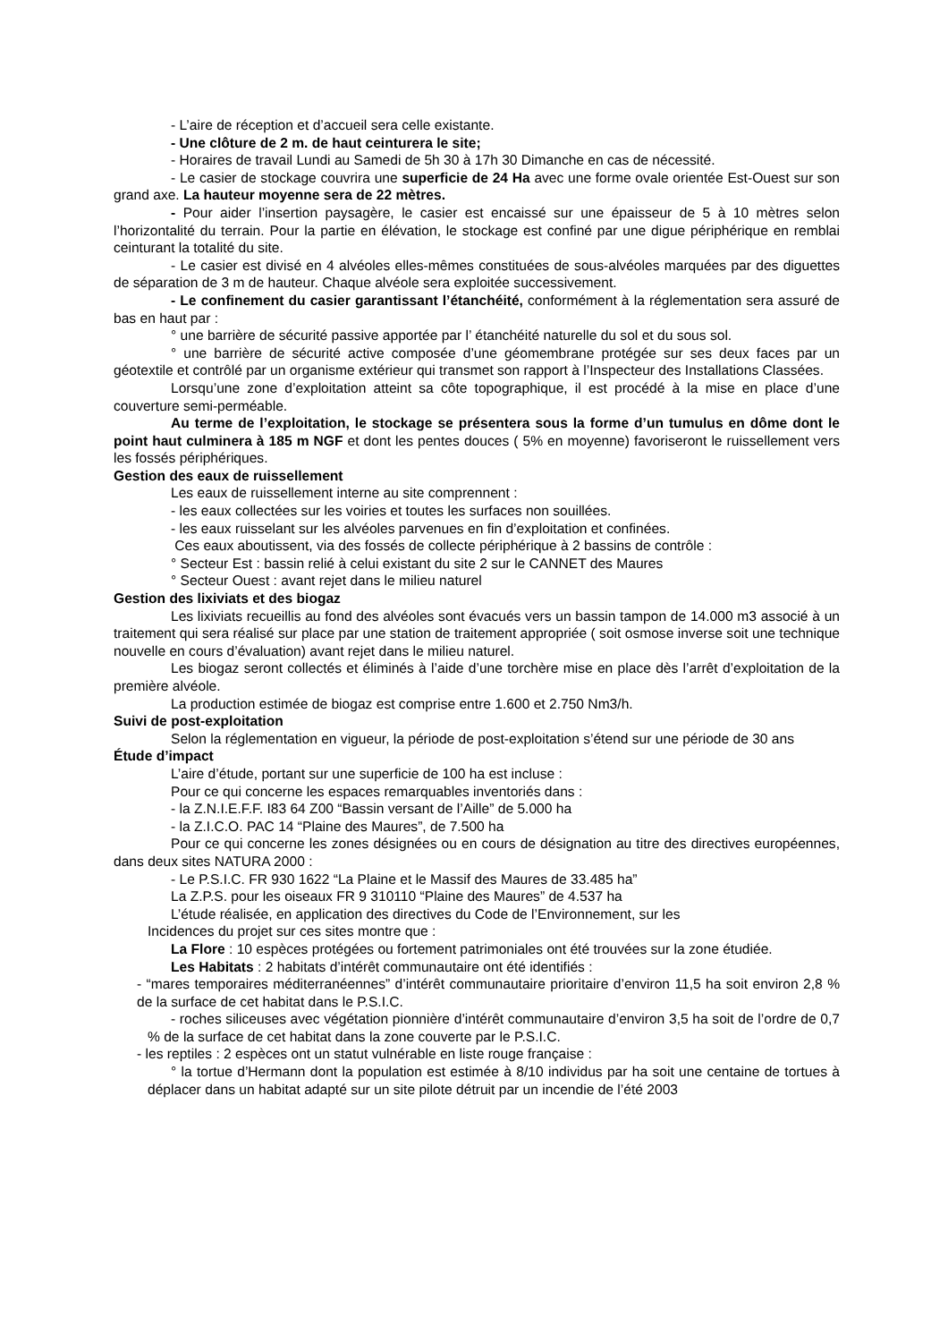- L’aire de réception et d’accueil sera celle existante.
- Une clôture de 2 m. de haut ceinturera le site;
- Horaires de travail Lundi au Samedi de 5h 30 à 17h 30 Dimanche en cas de nécessité.
- Le casier de stockage couvrira une superficie de 24 Ha avec une forme ovale orientée Est-Ouest sur son grand axe. La hauteur moyenne sera de 22 mètres.
- Pour aider l’insertion paysagère, le casier est encaissé sur une épaisseur de 5 à 10 mètres selon l’horizontalité du terrain. Pour la partie en élévation, le stockage est confiné par une digue périphérique en remblai ceinturant la totalité du site.
- Le casier est divisé en 4 alvéoles elles-mêmes constituées de sous-alvéoles marquées par des diguettes de séparation de 3 m de hauteur. Chaque alvéole sera exploitée successivement.
- Le confinement du casier garantissant l’étanchéité, conformément à la réglementation sera assuré de bas en haut par :
° une barrière de sécurité passive apportée par l’ étanchéité naturelle du sol et du sous sol.
° une barrière de sécurité active composée d’une géomembrane protégée sur ses deux faces par un géotextile et contrôlé par un organisme extérieur qui transmet son rapport à l’Inspecteur des Installations Classées.
Lorsqu’une zone d’exploitation atteint sa côte topographique, il est procédé à la mise en place d’une couverture semi-perméable.
Au terme de l’exploitation, le stockage se présentera sous la forme d’un tumulus en dôme dont le point haut culminera à 185 m NGF et dont les pentes douces ( 5% en moyenne) favoriseront le ruissellement vers les fossés périphériques.
Gestion des eaux de ruissellement
Les eaux de ruissellement interne au site comprennent :
- les eaux collectées sur les voiries et toutes les surfaces non souillées.
- les eaux ruisselant sur les alvéoles parvenues en fin d’exploitation et confinées.
Ces eaux aboutissent, via des fossés de collecte périphérique à 2 bassins de contrôle :
° Secteur Est : bassin relié à celui existant du site 2 sur le CANNET des Maures
° Secteur Ouest : avant rejet dans le milieu naturel
Gestion des lixiviats et des biogaz
Les lixiviats recueillis au fond des alvéoles sont évacués vers un bassin tampon de 14.000 m3 associé à un traitement qui sera réalisé sur place par une station de traitement appropriée ( soit osmose inverse soit une technique nouvelle en cours d’évaluation) avant rejet dans le milieu naturel.
Les biogaz seront collectés et éliminés à l’aide d’une torchère mise en place dès l’arrêt d’exploitation de la première alvéole.
La production estimée de biogaz est comprise entre 1.600 et 2.750 Nm3/h.
Suivi de post-exploitation
Selon la réglementation en vigueur, la période de post-exploitation s’étend sur une période de 30 ans
Étude d’impact
L’aire d’étude, portant sur une superficie de 100 ha est incluse :
Pour ce qui concerne les espaces remarquables inventoriés dans :
- la Z.N.I.E.F.F. I83 64 Z00 “Bassin versant de l’Aille” de 5.000 ha
- la Z.I.C.O. PAC 14 “Plaine des Maures”, de 7.500 ha
Pour ce qui concerne les zones désignées ou en cours de désignation au titre des directives européennes, dans deux sites NATURA 2000 :
- Le P.S.I.C. FR 930 1622 “La Plaine et le Massif des Maures de 33.485 ha”
La Z.P.S. pour les oiseaux FR 9 310110 “Plaine des Maures” de 4.537 ha
L’étude réalisée, en application des directives du Code de l’Environnement, sur les
Incidences du projet sur ces sites montre que :
La Flore : 10 espèces protégées ou fortement patrimoniales ont été trouvées sur la zone étudiée.
Les Habitats : 2 habitats d’intérêt communautaire ont été identifiés :
- “mares temporaires méditerranéennes” d’intérêt communautaire prioritaire d’environ 11,5 ha soit environ 2,8 % de la surface de cet habitat dans le P.S.I.C.
- roches siliceuses avec végétation pionnière d’intérêt communautaire d’environ 3,5 ha soit de l’ordre de 0,7 % de la surface de cet habitat dans la zone couverte par le P.S.I.C.
- les reptiles : 2 espèces ont un statut vulnérable en liste rouge française :
° la tortue d’Hermann dont la population est estimée à 8/10 individus par ha soit une centaine de tortues à déplacer dans un habitat adapté sur un site pilote détruit par un incendie de l’été 2003